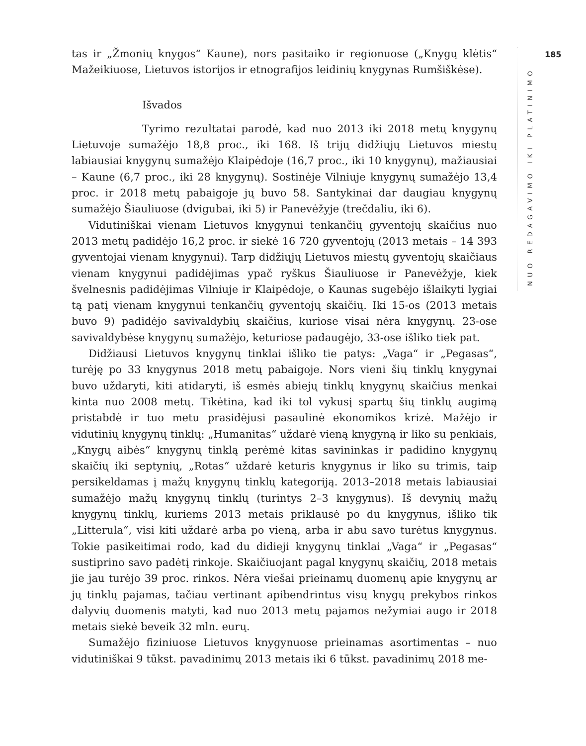185
tas ir „Žmonių knygos“ Kaune), nors pasitaiko ir regionuose („Knygų klėtis“ Mažeikiuose, Lietuvos istorijos ir etnografijos leidinių knygynas Rumšiškėse).
Išvados
Tyrimo rezultatai parodė, kad nuo 2013 iki 2018 metų knygynų Lietuvoje sumažėjo 18,8 proc., iki 168. Iš trijų didžiųjų Lietuvos miestų labiausiai knygynų sumažėjo Klaipėdoje (16,7 proc., iki 10 knygynų), mažiausiai – Kaune (6,7 proc., iki 28 knygynų). Sostinėje Vilniuje knygynų sumažėjo 13,4 proc. ir 2018 metų pabaigoje jų buvo 58. Santykinai dar daugiau knygynų sumažėjo Šiauliuose (dvigubai, iki 5) ir Panevėžyje (trečdaliu, iki 6).
Vidutiniškai vienam Lietuvos knygynui tenkančių gyventojų skaičius nuo 2013 metų padidėjo 16,2 proc. ir siekė 16 720 gyventojų (2013 metais – 14 393 gyventojai vienam knygynui). Tarp didžiųjų Lietuvos miestų gyventojų skaičiaus vienam knygynui padidėjimas ypač ryškus Šiauliuose ir Panevėžyje, kiek švelnesnis padidėjimas Vilniuje ir Klaipėdoje, o Kaunas sugebėjo išlaikyti lygiai tą patį vienam knygynui tenkančių gyventojų skaičių. Iki 15-os (2013 metais buvo 9) padidėjo savivaldybių skaičius, kuriose visai nėra knygynų. 23-ose savivaldybėse knygynų sumažėjo, keturiose padaugėjo, 33-ose išliko tiek pat.
Didžiausi Lietuvos knygynų tinklai išliko tie patys: „Vaga“ ir „Pegasas“, turėję po 33 knygynus 2018 metų pabaigoje. Nors vieni šių tinklų knygynai buvo uždaryti, kiti atidaryti, iš esmės abiejų tinklų knygynų skaičius menkai kinta nuo 2008 metų. Tikėtina, kad iki tol vykusį spartų šių tinklų augimą pristabdė ir tuo metu prasidėjusi pasaulinė ekonomikos krizė. Mažėjo ir vidutinių knygynų tinklų: „Humanitas“ uždarė vieną knygyną ir liko su penkiais, „Knygų aibės“ knygynų tinklą perėmė kitas savininkas ir padidino knygynų skaičių iki septynių, „Rotas“ uždarė keturis knygynus ir liko su trimis, taip persikeldamas į mažų knygynų tinklų kategoriją. 2013–2018 metais labiausiai sumažėjo mažų knygynų tinklų (turintys 2–3 knygynus). Iš devynių mažų knygynų tinklų, kuriems 2013 metais priklausė po du knygynus, išliko tik „Litterula“, visi kiti uždarė arba po vieną, arba ir abu savo turėtus knygynus. Tokie pasikeitimai rodo, kad du didieji knygynų tinklai „Vaga“ ir „Pegasas“ sustiprino savo padėtį rinkoje. Skaičiuojant pagal knygynų skaičių, 2018 metais jie jau turėjo 39 proc. rinkos. Nėra viešai prieinamų duomenų apie knygynų ar jų tinklų pajamas, tačiau vertinant apibendrintus visų knygų prekybos rinkos dalyvių duomenis matyti, kad nuo 2013 metų pajamos nežymiai augo ir 2018 metais siekė beveik 32 mln. eurų.
Sumažėjo fiziniuose Lietuvos knygynuose prieinamas asortimentas – nuo vidutiniškai 9 tūkst. pavadinimų 2013 metais iki 6 tūkst. pavadinimų 2018 me-
NUO REDAGAVIMO IKI PLATINIMO